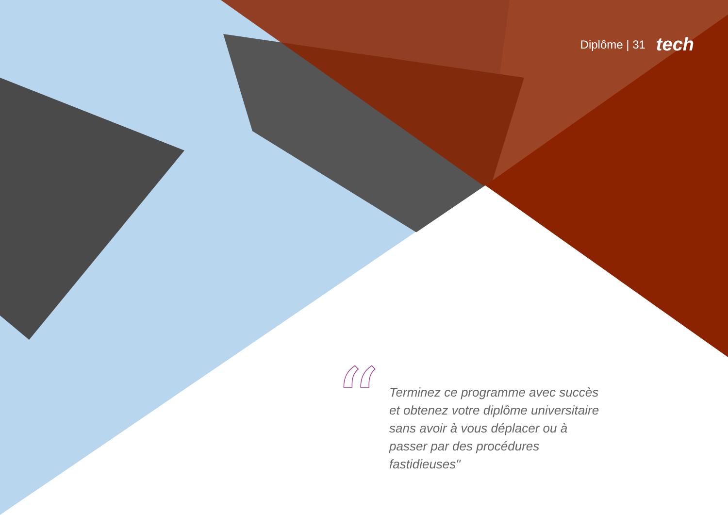Diplôme | 31 tech
“
Terminez ce programme avec succès et obtenez votre diplôme universitaire sans avoir à vous déplacer ou à passer par des procédures fastidieuses"